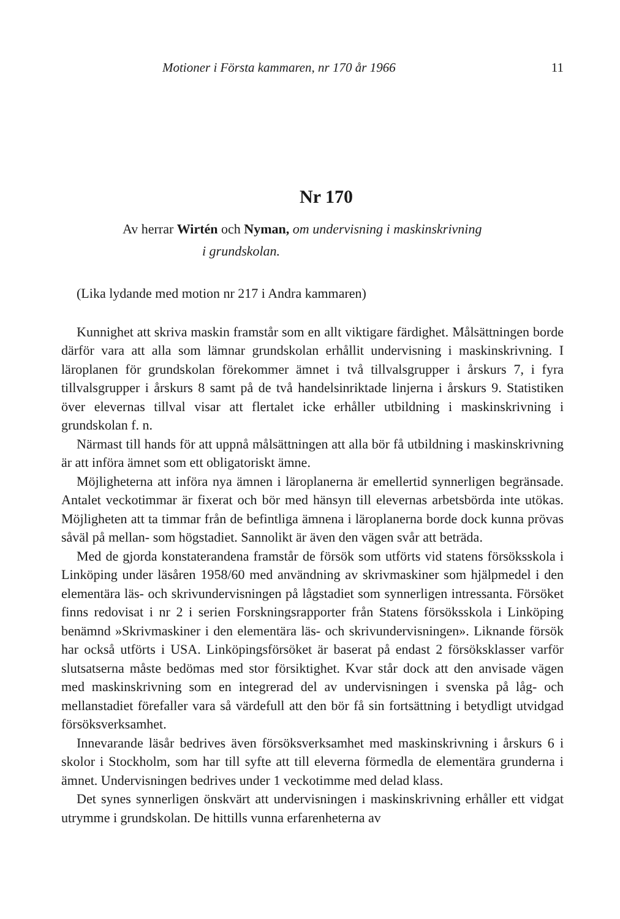Motioner i Första kammaren, nr 170 år 1966 11
Nr 170
Av herrar Wirtén och Nyman, om undervisning i maskinskrivning
i grundskolan.
(Lika lydande med motion nr 217 i Andra kammaren)
Kunnighet att skriva maskin framstår som en allt viktigare färdighet. Målsättningen borde därför vara att alla som lämnar grundskolan erhållit undervisning i maskinskrivning. I läroplanen för grundskolan förekommer ämnet i två tillvalsgrupper i årskurs 7, i fyra tillvalsgrupper i årskurs 8 samt på de två handelsinriktade linjerna i årskurs 9. Statistiken över elevernas tillval visar att flertalet icke erhåller utbildning i maskinskrivning i grundskolan f. n.
Närmast till hands för att uppnå målsättningen att alla bör få utbildning i maskinskrivning är att införa ämnet som ett obligatoriskt ämne.
Möjligheterna att införa nya ämnen i läroplanerna är emellertid synnerligen begränsade. Antalet veckotimmar är fixerat och bör med hänsyn till elevernas arbetsbörda inte utökas. Möjligheten att ta timmar från de befintliga ämnena i läroplanerna borde dock kunna prövas såväl på mellan- som högstadiet. Sannolikt är även den vägen svår att beträda.
Med de gjorda konstaterandena framstår de försök som utförts vid statens försöksskola i Linköping under läsåren 1958/60 med användning av skrivmaskiner som hjälpmedel i den elementära läs- och skrivundervisningen på lågstadiet som synnerligen intressanta. Försöket finns redovisat i nr 2 i serien Forskningsrapporter från Statens försöksskola i Linköping benämnd »Skrivmaskiner i den elementära läs- och skrivundervisningen». Liknande försök har också utförts i USA. Linköpingsförsöket är baserat på endast 2 försöksklasser varför slutsatserna måste bedömas med stor försiktighet. Kvar står dock att den anvisade vägen med maskinskrivning som en integrerad del av undervisningen i svenska på låg- och mellanstadiet förefaller vara så värdefull att den bör få sin fortsättning i betydligt utvidgad försöksverksamhet.
Innevarande läsår bedrives även försöksverksamhet med maskinskrivning i årskurs 6 i skolor i Stockholm, som har till syfte att till eleverna förmedla de elementära grunderna i ämnet. Undervisningen bedrives under 1 veckotimme med delad klass.
Det synes synnerligen önskvärt att undervisningen i maskinskrivning erhåller ett vidgat utrymme i grundskolan. De hittills vunna erfarenheterna av